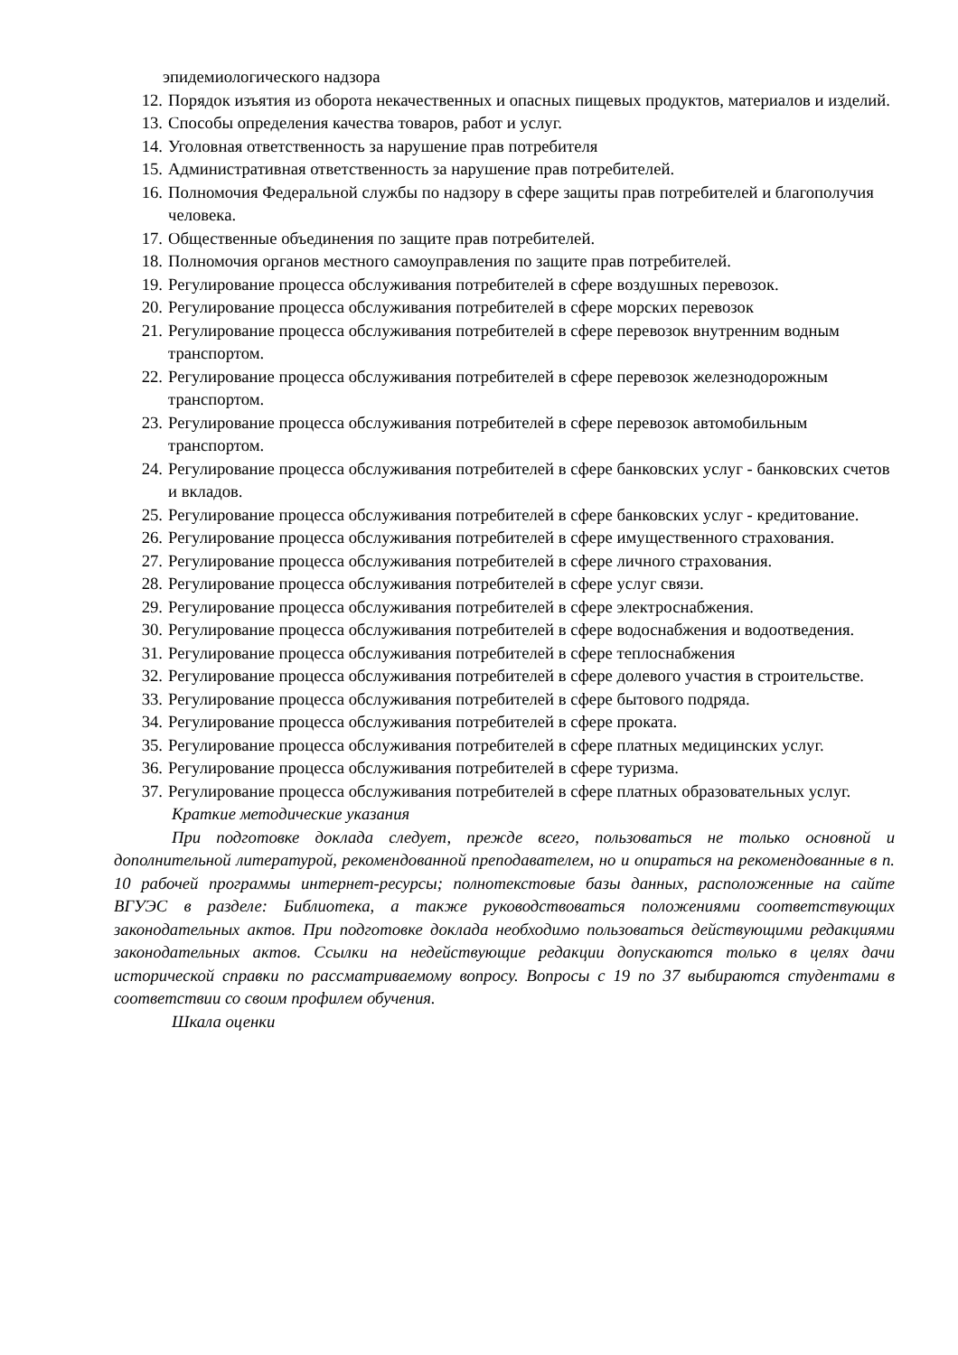эпидемиологического надзора
12. Порядок изъятия из оборота некачественных и опасных пищевых продуктов, материалов и изделий.
13. Способы определения качества товаров, работ и услуг.
14. Уголовная ответственность за нарушение прав потребителя
15. Административная ответственность за нарушение прав потребителей.
16. Полномочия Федеральной службы по надзору в сфере защиты прав потребителей и благополучия человека.
17. Общественные объединения по защите прав потребителей.
18. Полномочия органов местного самоуправления по защите прав потребителей.
19. Регулирование процесса обслуживания потребителей в сфере воздушных перевозок.
20. Регулирование процесса обслуживания потребителей в сфере морских перевозок
21. Регулирование процесса обслуживания потребителей в сфере перевозок внутренним водным транспортом.
22. Регулирование процесса обслуживания потребителей в сфере перевозок железнодорожным транспортом.
23. Регулирование процесса обслуживания потребителей в сфере перевозок автомобильным транспортом.
24. Регулирование процесса обслуживания потребителей в сфере банковских услуг - банковских счетов и вкладов.
25. Регулирование процесса обслуживания потребителей в сфере банковских услуг - кредитование.
26. Регулирование процесса обслуживания потребителей в сфере имущественного страхования.
27. Регулирование процесса обслуживания потребителей в сфере личного страхования.
28. Регулирование процесса обслуживания потребителей в сфере услуг связи.
29. Регулирование процесса обслуживания потребителей в сфере электроснабжения.
30. Регулирование процесса обслуживания потребителей в сфере водоснабжения и водоотведения.
31. Регулирование процесса обслуживания потребителей в сфере теплоснабжения
32. Регулирование процесса обслуживания потребителей в сфере долевого участия в строительстве.
33. Регулирование процесса обслуживания потребителей в сфере бытового подряда.
34. Регулирование процесса обслуживания потребителей в сфере проката.
35. Регулирование процесса обслуживания потребителей в сфере платных медицинских услуг.
36. Регулирование процесса обслуживания потребителей в сфере туризма.
37. Регулирование процесса обслуживания потребителей в сфере платных образовательных услуг.
Краткие методические указания
При подготовке доклада следует, прежде всего, пользоваться не только основной и дополнительной литературой, рекомендованной преподавателем, но и опираться на рекомендованные в п. 10 рабочей программы интернет-ресурсы; полнотекстовые базы данных, расположенные на сайте ВГУЭС в разделе: Библиотека, а также руководствоваться положениями соответствующих законодательных актов. При подготовке доклада необходимо пользоваться действующими редакциями законодательных актов. Ссылки на недействующие редакции допускаются только в целях дачи исторической справки по рассматриваемому вопросу. Вопросы с 19 по 37 выбираются студентами в соответствии со своим профилем обучения.
Шкала оценки